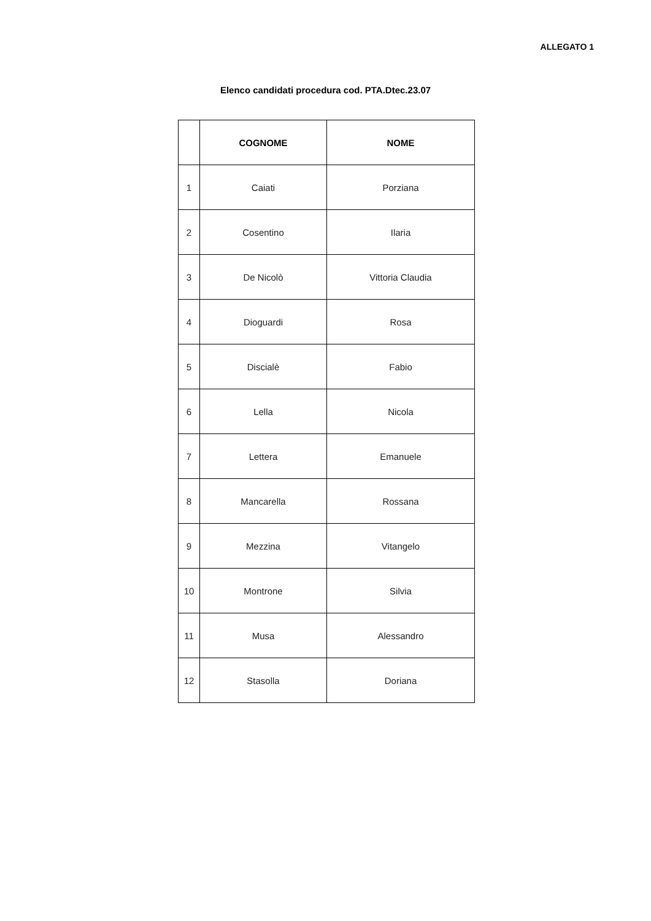ALLEGATO 1
Elenco candidati procedura cod. PTA.Dtec.23.07
| | COGNOME | NOME |
| --- | --- | --- |
| 1 | Caiati | Porziana |
| 2 | Cosentino | Ilaria |
| 3 | De Nicolò | Vittoria Claudia |
| 4 | Dioguardi | Rosa |
| 5 | Discialè | Fabio |
| 6 | Lella | Nicola |
| 7 | Lettera | Emanuele |
| 8 | Mancarella | Rossana |
| 9 | Mezzina | Vitangelo |
| 10 | Montrone | Silvia |
| 11 | Musa | Alessandro |
| 12 | Stasolla | Doriana |